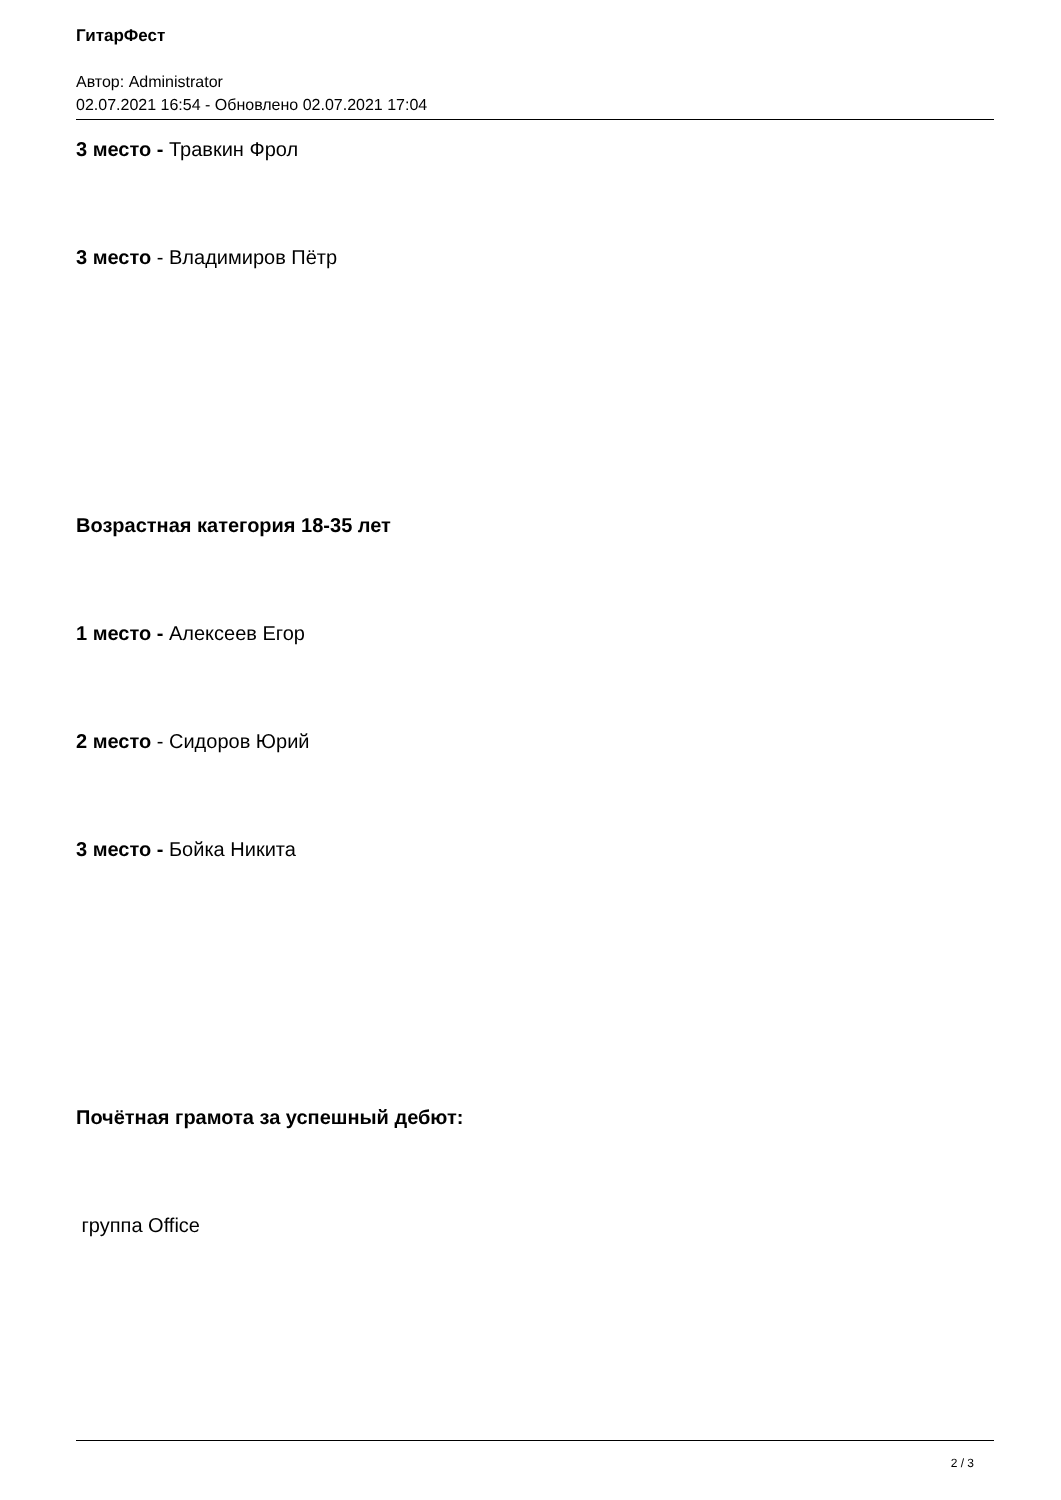ГитарФест
Автор: Administrator
02.07.2021 16:54 - Обновлено 02.07.2021 17:04
3 место - Травкин Фрол
3 место - Владимиров Пётр
Возрастная категория 18-35 лет
1 место - Алексеев Егор
2 место - Сидоров Юрий
3 место - Бойка Никита
Почётная грамота за успешный дебют:
группа Office
2 / 3